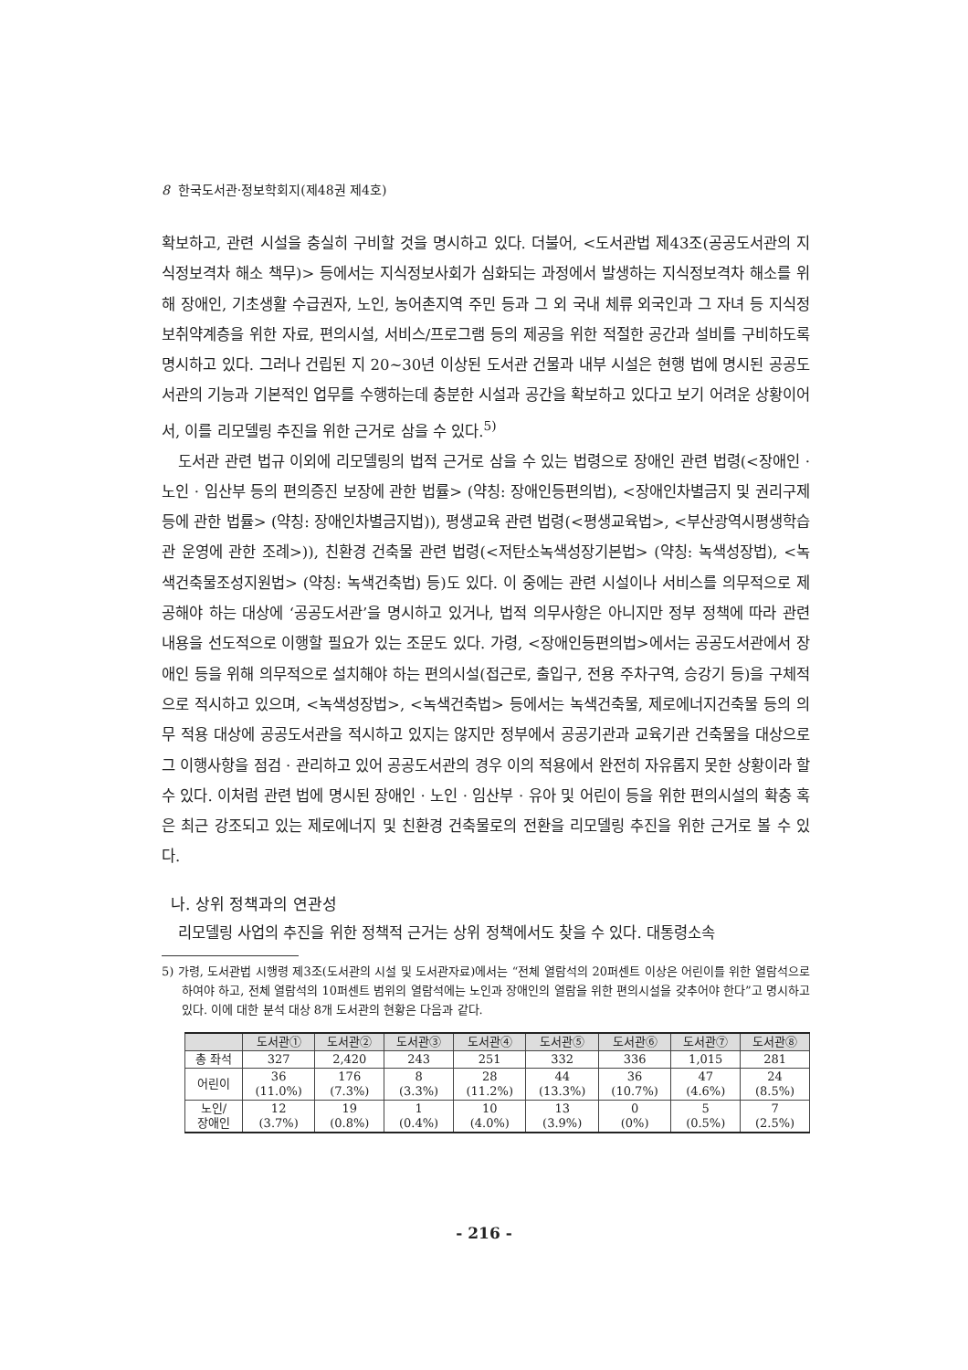8 한국도서관·정보학회지(제48권 제4호)
확보하고, 관련 시설을 충실히 구비할 것을 명시하고 있다. 더불어, <도서관법 제43조(공공도서관의 지식정보격차 해소 책무)> 등에서는 지식정보사회가 심화되는 과정에서 발생하는 지식정보격차 해소를 위해 장애인, 기초생활 수급권자, 노인, 농어촌지역 주민 등과 그 외 국내 체류 외국인과 그 자녀 등 지식정보취약계층을 위한 자료, 편의시설, 서비스/프로그램 등의 제공을 위한 적절한 공간과 설비를 구비하도록 명시하고 있다. 그러나 건립된 지 20~30년 이상된 도서관 건물과 내부 시설은 현행 법에 명시된 공공도서관의 기능과 기본적인 업무를 수행하는데 충분한 시설과 공간을 확보하고 있다고 보기 어려운 상황이어서, 이를 리모델링 추진을 위한 근거로 삼을 수 있다.<sup>5)</sup>
도서관 관련 법규 이외에 리모델링의 법적 근거로 삼을 수 있는 법령으로 장애인 관련 법령(<장애인 · 노인 · 임산부 등의 편의증진 보장에 관한 법률> (약칭: 장애인등편의법), <장애인차별금지 및 권리구제 등에 관한 법률> (약칭: 장애인차별금지법)), 평생교육 관련 법령(<평생교육법>, <부산광역시평생학습관 운영에 관한 조례>)), 친환경 건축물 관련 법령(<저탄소녹색성장기본법> (약칭: 녹색성장법), <녹색건축물조성지원법> (약칭: 녹색건축법) 등)도 있다. 이 중에는 관련 시설이나 서비스를 의무적으로 제공해야 하는 대상에 ‘공공도서관’을 명시하고 있거나, 법적 의무사항은 아니지만 정부 정책에 따라 관련 내용을 선도적으로 이행할 필요가 있는 조문도 있다. 가령, <장애인등편의법>에서는 공공도서관에서 장애인 등을 위해 의무적으로 설치해야 하는 편의시설(접근로, 출입구, 전용 주차구역, 승강기 등)을 구체적으로 적시하고 있으며, <녹색성장법>, <녹색건축법> 등에서는 녹색건축물, 제로에너지건축물 등의 의무 적용 대상에 공공도서관을 적시하고 있지는 않지만 정부에서 공공기관과 교육기관 건축물을 대상으로 그 이행사항을 점검 · 관리하고 있어 공공도서관의 경우 이의 적용에서 완전히 자유롭지 못한 상황이라 할 수 있다. 이처럼 관련 법에 명시된 장애인 · 노인 · 임산부 · 유아 및 어린이 등을 위한 편의시설의 확충 혹은 최근 강조되고 있는 제로에너지 및 친환경 건축물로의 전환을 리모델링 추진을 위한 근거로 볼 수 있다.
나. 상위 정책과의 연관성
리모델링 사업의 추진을 위한 정책적 근거는 상위 정책에서도 찾을 수 있다. 대통령소속
5) 가령, 도서관법 시행령 제3조(도서관의 시설 및 도서관자료)에서는 “전체 열람석의 20퍼센트 이상은 어린이를 위한 열람석으로 하여야 하고, 전체 열람석의 10퍼센트 범위의 열람석에는 노인과 장애인의 열람을 위한 편의시설을 갖추어야 한다”고 명시하고 있다. 이에 대한 분석 대상 8개 도서관의 현황은 다음과 같다.
| | 도서관① | 도서관② | 도서관③ | 도서관④ | 도서관⑤ | 도서관⑥ | 도서관⑦ | 도서관⑧ |
| --- | --- | --- | --- | --- | --- | --- | --- | --- |
| 총 좌석 | 327 | 2,420 | 243 | 251 | 332 | 336 | 1,015 | 281 |
| 어린이 | 36 (11.0%) | 176 (7.3%) | 8 (3.3%) | 28 (11.2%) | 44 (13.3%) | 36 (10.7%) | 47 (4.6%) | 24 (8.5%) |
| 노인/ 장애인 | 12 (3.7%) | 19 (0.8%) | 1 (0.4%) | 10 (4.0%) | 13 (3.9%) | 0 (0%) | 5 (0.5%) | 7 (2.5%) |
- 216 -